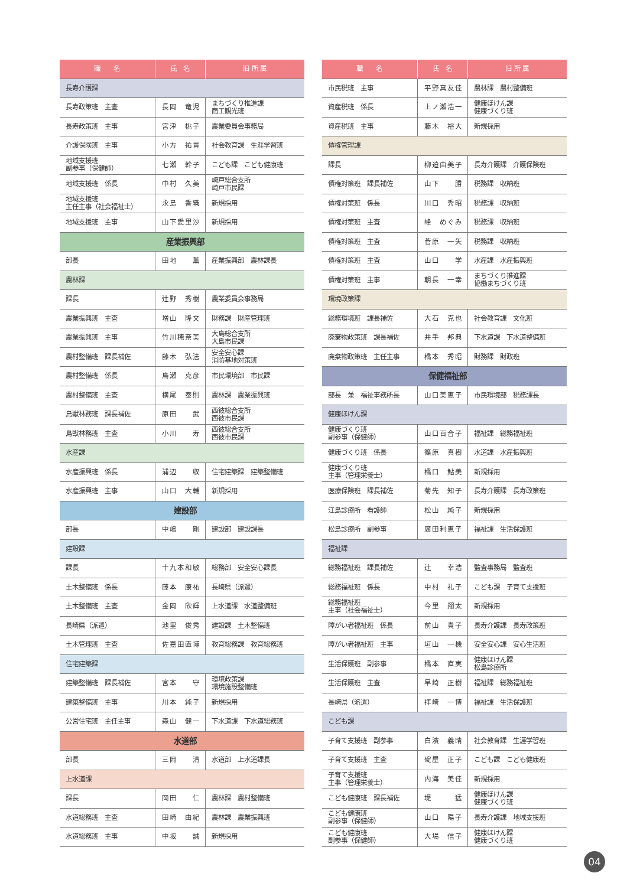| 職 名 | 氏 名 | 旧 所 属 |
| --- | --- | --- |
| 長寿介護課 | | |
| 長寿政策班 主査 | 長岡 竜児 | まちづくり推進課 商工観光班 |
| 長寿政策班 主事 | 宮津 桃子 | 農業委員会事務局 |
| 介護保険班 主事 | 小方 祐貴 | 社会教育課 生涯学習班 |
| 地域支援班 副参事（保健師） | 七瀬 幹子 | こども課 こども健康班 |
| 地域支援班 係長 | 中村 久美 | 崎戸総合支所 崎戸市民課 |
| 地域支援班 主任主事（社会福祉士） | 永島 香織 | 新規採用 |
| 地域支援班 主事 | 山下愛里沙 | 新規採用 |
| 産業振興部 | | |
| 部長 | 田地 薫 | 産業振興部 農林課長 |
| 農林課 | | |
| 課長 | 辻野 秀樹 | 農業委員会事務局 |
| 農業振興班 主査 | 増山 隆文 | 財務課 財産管理班 |
| 農業振興班 主事 | 竹川穂奈美 | 大島総合支所 大島市民課 |
| 農村整備班 課長補佐 | 藤木 弘法 | 安全安心課 消防基地対策班 |
| 農村整備班 係長 | 鳥瀬 克彦 | 市民環境部 市民課 |
| 農村整備班 主査 | 横尾 泰則 | 農林課 農業振興班 |
| 鳥獣林務班 課長補佐 | 原田 武 | 西彼総合支所 西彼市民課 |
| 鳥獣林務班 主査 | 小川 寿 | 西彼総合支所 西彼市民課 |
| 水産課 | | |
| 水産振興班 係長 | 浦辺 収 | 住宅建築課 建築整備班 |
| 水産振興班 主事 | 山口 大輔 | 新規採用 |
| 建設部 | | |
| 部長 | 中嶋 剛 | 建設部 建設課長 |
| 建設課 | | |
| 課長 | 十九本和敏 | 総務部 安全安心課長 |
| 土木整備班 係長 | 藤本 康祐 | 長崎県（派遣） |
| 土木整備班 主査 | 金岡 欣輝 | 上水道課 水道整備班 |
| 長崎県（派遣） | 池里 俊秀 | 建設課 土木整備班 |
| 土木管理班 主査 | 佐嘉田直博 | 教育総務課 教育総務班 |
| 住宅建築課 | | |
| 建築整備班 課長補佐 | 宮本 守 | 環境政策課 環境施設整備班 |
| 建築整備班 主事 | 川本 純子 | 新規採用 |
| 公営住宅班 主任主事 | 森山 健一 | 下水道課 下水道総務班 |
| 水道部 | | |
| 部長 | 三岡 清 | 水道部 上水道課長 |
| 上水道課 | | |
| 課長 | 岡田 仁 | 農林課 農村整備班 |
| 水道総務班 主査 | 田崎 由紀 | 農林課 農業振興班 |
| 水道総務班 主事 | 中坂 誠 | 新規採用 |
| 職 名 | 氏 名 | 旧 所 属 |
| --- | --- | --- |
| 市民税班 主事 | 平野真友佳 | 農林課 農村整備班 |
| 資産税班 係長 | 上ノ瀬浩一 | 健康ほけん課 健康づくり班 |
| 資産税班 主事 | 藤木 裕大 | 新規採用 |
| 債権管理課 | | |
| 課長 | 柳迫由美子 | 長寿介護課 介護保険班 |
| 債権対策班 課長補佐 | 山下 勝 | 税務課 収納班 |
| 債権対策班 係長 | 川口 秀昭 | 税務課 収納班 |
| 債権対策班 主査 | 峰 めぐみ | 税務課 収納班 |
| 債権対策班 主査 | 菅原 一矢 | 税務課 収納班 |
| 債権対策班 主査 | 山口 学 | 水産課 水産振興班 |
| 債権対策班 主事 | 朝長 一幸 | まちづくり推進課 協働まちづくり班 |
| 環境政策課 | | |
| 総務環境班 課長補佐 | 大石 克也 | 社会教育課 文化班 |
| 廃棄物政策班 課長補佐 | 井手 邦典 | 下水道課 下水道整備班 |
| 廃棄物政策班 主任主事 | 橋本 秀昭 | 財務課 財政班 |
| 保健福祉部 | | |
| 部長 兼 福祉事務所長 | 山口美恵子 | 市民環境部 税務課長 |
| 健康ほけん課 | | |
| 健康づくり班 副参事（保健師） | 山口百合子 | 福祉課 総務福祉班 |
| 健康づくり班 係長 | 篠原 真樹 | 水道課 水産振興班 |
| 健康づくり班 主事（管理栄養士） | 橋口 鮎美 | 新規採用 |
| 医療保険班 課長補佐 | 菊先 知子 | 長寿介護課 長寿政策班 |
| 江島診療所 看護師 | 松山 純子 | 新規採用 |
| 松島診療所 副参事 | 廣田利恵子 | 福祉課 生活保護班 |
| 福祉課 | | |
| 総務福祉班 課長補佐 | 辻 幸浩 | 監査事務局 監査班 |
| 総務福祉班 係長 | 中村 礼子 | こども課 子育て支援班 |
| 総務福祉班 主事（社会福祉士） | 今里 翔太 | 新規採用 |
| 障がい者福祉班 係長 | 前山 貴子 | 長寿介護課 長寿政策班 |
| 障がい者福祉班 主事 | 垣山 一機 | 安全安心課 安心生活班 |
| 生活保護班 副参事 | 橋本 直実 | 健康ほけん課 松島診療所 |
| 生活保護班 主査 | 早崎 正樹 | 福祉課 総務福祉班 |
| 長崎県（派遣） | 拝崎 一博 | 福祉課 生活保護班 |
| こども課 | | |
| 子育て支援班 副参事 | 白濱 義晴 | 社会教育課 生涯学習班 |
| 子育て支援班 主査 | 碇屋 正子 | こども課 こども健康班 |
| 子育て支援班 主事（管理栄養士） | 内海 美佳 | 新規採用 |
| こども健康班 課長補佐 | 堤 猛 | 健康ほけん課 健康づくり班 |
| こども健康班 副参事（保健師） | 山口 陽子 | 長寿介護課 地域支援班 |
| こども健康班 副参事（保健師） | 大場 信子 | 健康ほけん課 健康づくり班 |
04